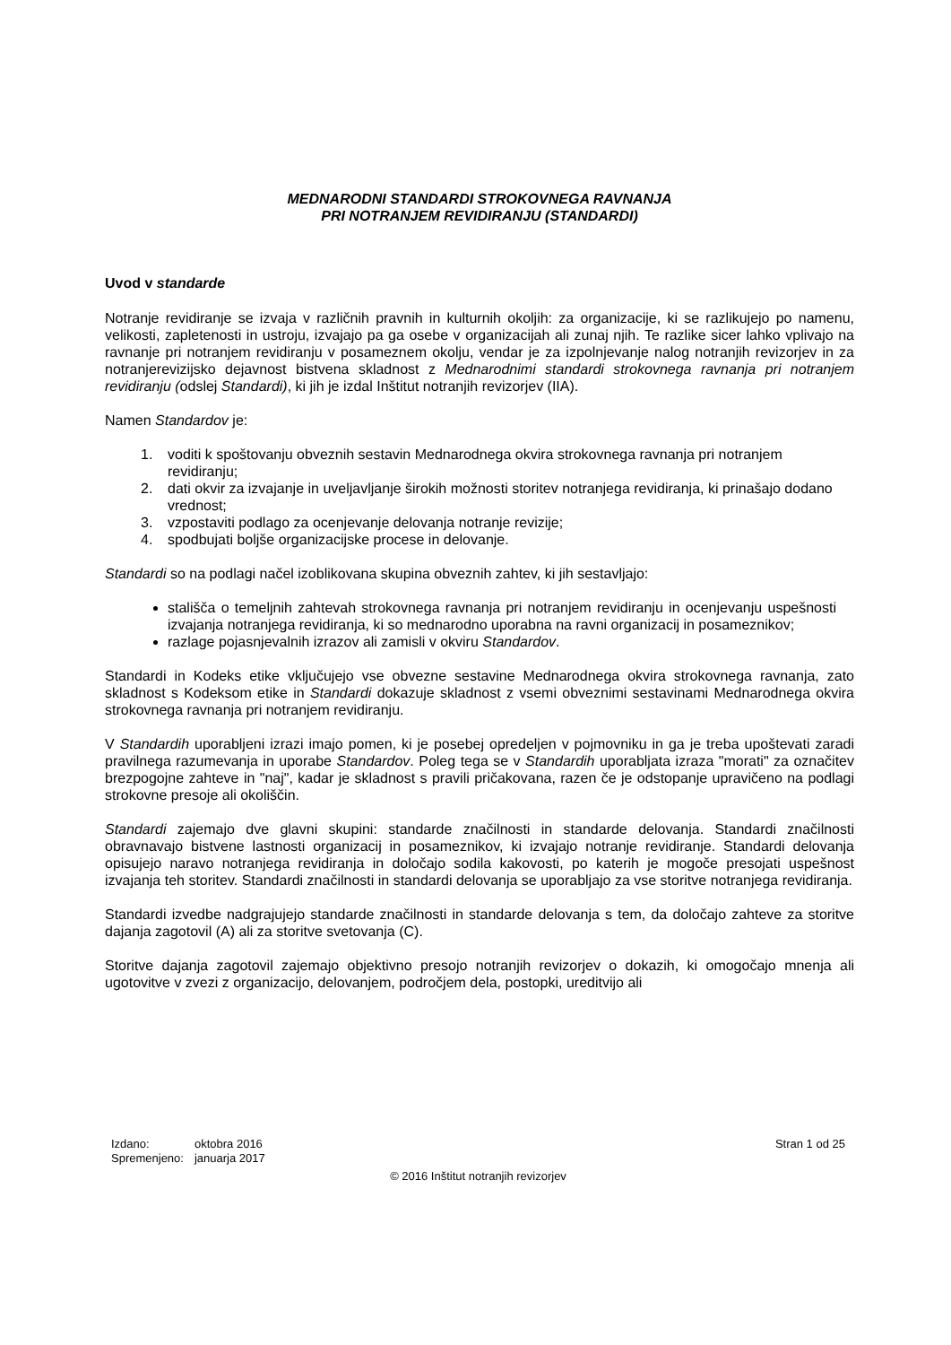MEDNARODNI STANDARDI STROKOVNEGA RAVNANJA
PRI NOTRANJEM REVIDIRANJU (STANDARDI)
Uvod v standarde
Notranje revidiranje se izvaja v različnih pravnih in kulturnih okoljih: za organizacije, ki se razlikujejo po namenu, velikosti, zapletenosti in ustroju, izvajajo pa ga osebe v organizacijah ali zunaj njih. Te razlike sicer lahko vplivajo na ravnanje pri notranjem revidiranju v posameznem okolju, vendar je za izpolnjevanje nalog notranjih revizorjev in za notranjerevizijsko dejavnost bistvena skladnost z Mednarodnimi standardi strokovnega ravnanja pri notranjem revidiranju (odslej Standardi), ki jih je izdal Inštitut notranjih revizorjev (IIA).
Namen Standardov je:
1. voditi k spoštovanju obveznih sestavin Mednarodnega okvira strokovnega ravnanja pri notranjem revidiranju;
2. dati okvir za izvajanje in uveljavljanje širokih možnosti storitev notranjega revidiranja, ki prinašajo dodano vrednost;
3. vzpostaviti podlago za ocenjevanje delovanja notranje revizije;
4. spodbujati boljše organizacijske procese in delovanje.
Standardi so na podlagi načel izoblikovana skupina obveznih zahtev, ki jih sestavljajo:
stališča o temeljnih zahtevah strokovnega ravnanja pri notranjem revidiranju in ocenjevanju uspešnosti izvajanja notranjega revidiranja, ki so mednarodno uporabna na ravni organizacij in posameznikov;
razlage pojasnjevalnih izrazov ali zamisli v okviru Standardov.
Standardi in Kodeks etike vključujejo vse obvezne sestavine Mednarodnega okvira strokovnega ravnanja, zato skladnost s Kodeksom etike in Standardi dokazuje skladnost z vsemi obveznimi sestavinami Mednarodnega okvira strokovnega ravnanja pri notranjem revidiranju.
V Standardih uporabljeni izrazi imajo pomen, ki je posebej opredeljen v pojmovniku in ga je treba upoštevati zaradi pravilnega razumevanja in uporabe Standardov. Poleg tega se v Standardih uporabljata izraza "morati" za označitev brezpogojne zahteve in "naj", kadar je skladnost s pravili pričakovana, razen če je odstopanje upravičeno na podlagi strokovne presoje ali okoliščin.
Standardi zajemajo dve glavni skupini: standarde značilnosti in standarde delovanja. Standardi značilnosti obravnavajo bistvene lastnosti organizacij in posameznikov, ki izvajajo notranje revidiranje. Standardi delovanja opisujejo naravo notranjega revidiranja in določajo sodila kakovosti, po katerih je mogoče presojati uspešnost izvajanja teh storitev. Standardi značilnosti in standardi delovanja se uporabljajo za vse storitve notranjega revidiranja.
Standardi izvedbe nadgrajujejo standarde značilnosti in standarde delovanja s tem, da določajo zahteve za storitve dajanja zagotovil (A) ali za storitve svetovanja (C).
Storitve dajanja zagotovil zajemajo objektivno presojo notranjih revizorjev o dokazih, ki omogočajo mnenja ali ugotovitve v zvezi z organizacijo, delovanjem, področjem dela, postopki, ureditvijo ali
| Izdano: | oktobra 2016 |
| Spremenjeno: | januarja 2017 |
Stran 1 od 25
© 2016 Inštitut notranjih revizorjev